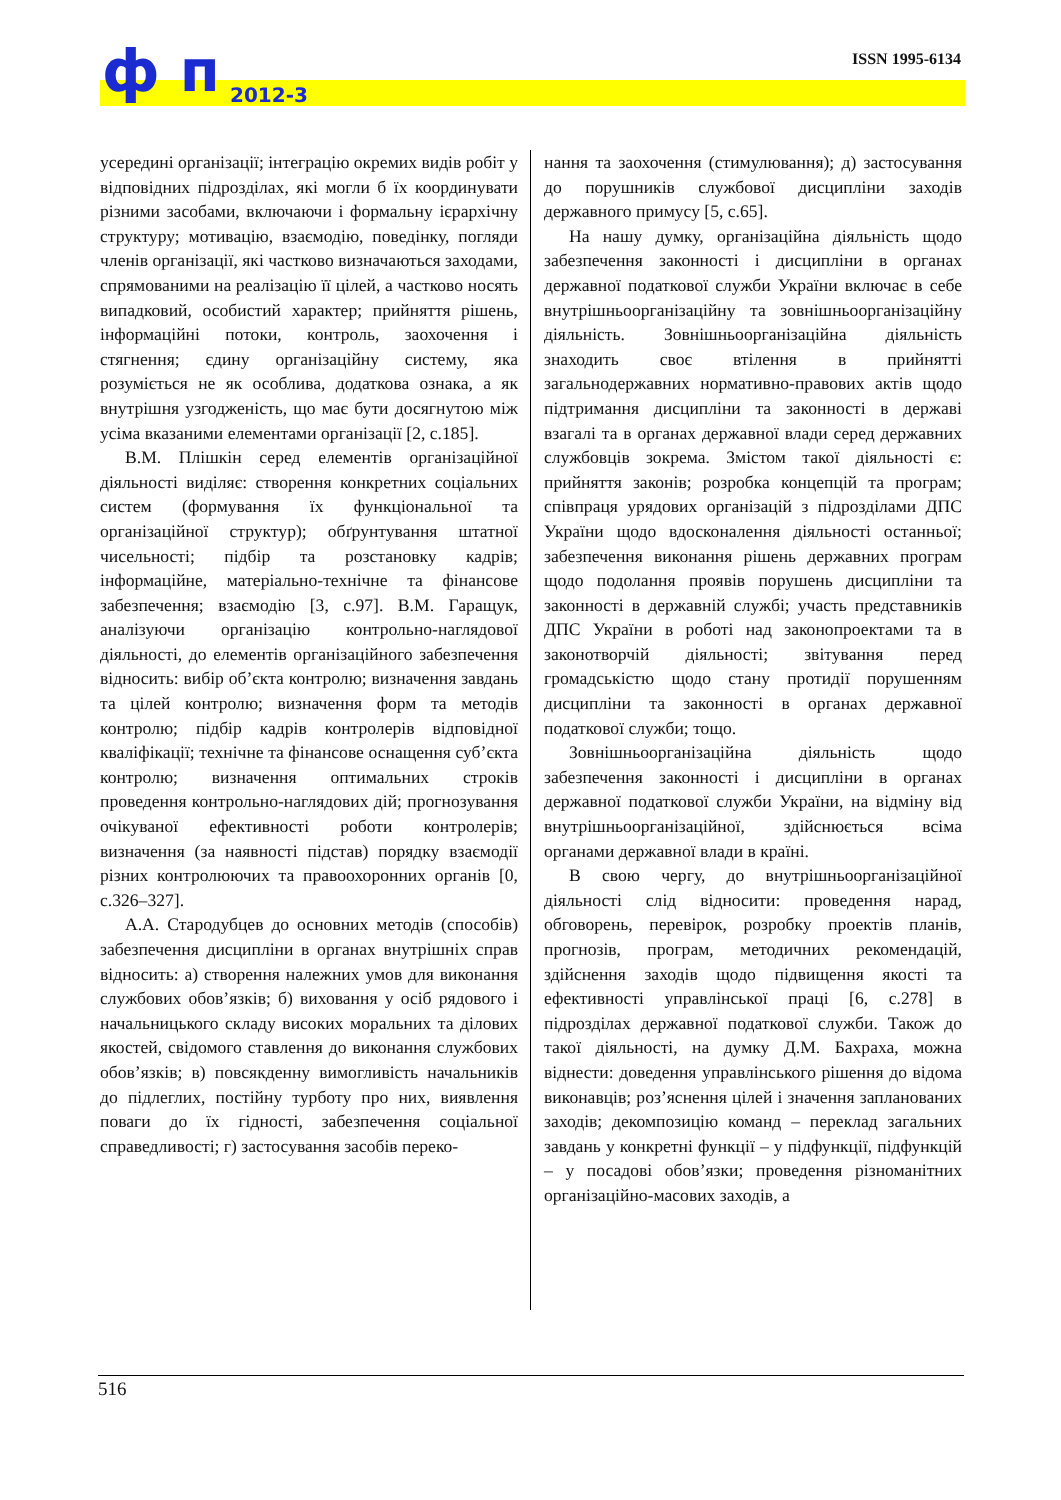ISSN 1995-6134 ф п 2012-3
усередині організації; інтеграцію окремих видів робіт у відповідних підрозділах, які могли б їх координувати різними засобами, включаючи і формальну ієрархічну структуру; мотивацію, взаємодію, поведінку, погляди членів організації, які частково визначаються заходами, спрямованими на реалізацію її цілей, а частково носять випадковий, особистий характер; прийняття рішень, інформаційні потоки, контроль, заохочення і стягнення; єдину організаційну систему, яка розуміється не як особлива, додаткова ознака, а як внутрішня узгодженість, що має бути досягнутою між усіма вказаними елементами організації [2, с.185].
В.М. Плішкін серед елементів організаційної діяльності виділяє: створення конкретних соціальних систем (формування їх функціональної та організаційної структур); обґрунтування штатної чисельності; підбір та розстановку кадрів; інформаційне, матеріально-технічне та фінансове забезпечення; взаємодію [3, с.97]. В.М. Гаращук, аналізуючи організацію контрольно-наглядової діяльності, до елементів організаційного забезпечення відносить: вибір об’єкта контролю; визначення завдань та цілей контролю; визначення форм та методів контролю; підбір кадрів контролерів відповідної кваліфікації; технічне та фінансове оснащення суб’єкта контролю; визначення оптимальних строків проведення контрольно-наглядових дій; прогнозування очікуваної ефективності роботи контролерів; визначення (за наявності підстав) порядку взаємодії різних контролюючих та правоохоронних органів [0, с.326–327].
А.А. Стародубцев до основних методів (способів) забезпечення дисципліни в органах внутрішніх справ відносить: а) створення належних умов для виконання службових обов’язків; б) виховання у осіб рядового і начальницького складу високих моральних та ділових якостей, свідомого ставлення до виконання службових обов’язків; в) повсякденну вимогливість начальників до підлеглих, постійну турботу про них, виявлення поваги до їх гідності, забезпечення соціальної справедливості; г) застосування засобів переко-
нання та заохочення (стимулювання); д) застосування до порушників службової дисципліни заходів державного примусу [5, с.65].
На нашу думку, організаційна діяльність щодо забезпечення законності і дисципліни в органах державної податкової служби України включає в себе внутрішньоорганізаційну та зовнішньоорганізаційну діяльність. Зовнішньоорганізаційна діяльність знаходить своє втілення в прийнятті загальнодержавних нормативно-правових актів щодо підтримання дисципліни та законності в державі взагалі та в органах державної влади серед державних службовців зокрема. Змістом такої діяльності є: прийняття законів; розробка концепцій та програм; співпраця урядових організацій з підрозділами ДПС України щодо вдосконалення діяльності останньої; забезпечення виконання рішень державних програм щодо подолання проявів порушень дисципліни та законності в державній службі; участь представників ДПС України в роботі над законопроектами та в законотворчій діяльності; звітування перед громадськістю щодо стану протидії порушенням дисципліни та законності в органах державної податкової служби; тощо.
Зовнішньоорганізаційна діяльність щодо забезпечення законності і дисципліни в органах державної податкової служби України, на відміну від внутрішньоорганізаційної, здійснюється всіма органами державної влади в країні.
В свою чергу, до внутрішньоорганізаційної діяльності слід відносити: проведення нарад, обговорень, перевірок, розробку проектів планів, прогнозів, програм, методичних рекомендацій, здійснення заходів щодо підвищення якості та ефективності управлінської праці [6, с.278] в підрозділах державної податкової служби. Також до такої діяльності, на думку Д.М. Бахраха, можна віднести: доведення управлінського рішення до відома виконавців; роз’яснення цілей і значення запланованих заходів; декомпозицію команд – переклад загальних завдань у конкретні функції – у підфункції, підфункцій – у посадові обов’язки; проведення різноманітних організаційно-масових заходів, а
516